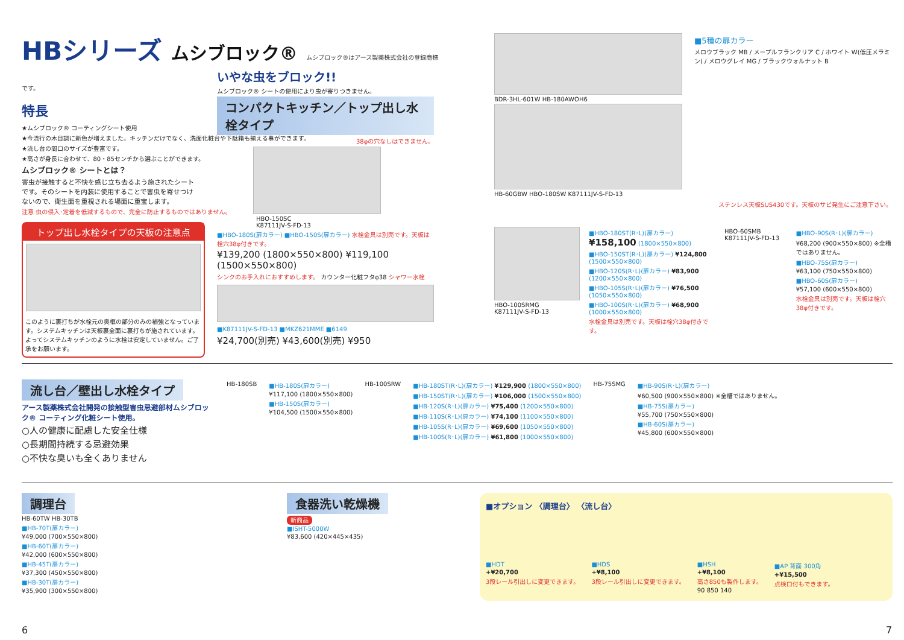HBシリーズ ムシブロック® ムシブロック®はアース製薬株式会社の登録商標です。
特長
★ムシブロック® コーティングシート使用
★今流行の木目調に新色が増えました。キッチンだけでなく、洗面化粧台や下駄箱も揃える事ができます。
★流し台の間口のサイズが豊富です。
★高さが身長に合わせて、80・85センチから選ぶことができます。
ムシブロック® シートとは？
害虫が接触すると不快を感じ立ち去るよう施されたシートです。そのシートを内装に使用することで害虫を寄せつけないので、衛生面を重視される場面に重宝します。
注意 虫の侵入･定着を低減するもので、完全に防止するものではありません。
トップ出し水栓タイプの天板の注意点
このように裏打ちが水栓元の奥框の部分のみの補強となっています。システムキッチンは天板裏全面に裏打ちが施されています。よってシステムキッチンのように水栓は安定していません。ご了承をお願います。
いやな虫をブロック!!
ムシブロック® シートの使用により虫が寄りつきません。
コンパクトキッチン／トップ出し水栓タイプ
38φの穴なしはできません。
HBO-150SC
K87111JV-S-FD-13
■HBO-180S(扉カラー) ■HBO-150S(扉カラー) 水栓金具は別売です。天板は栓穴38φ付きです。
¥139,200 (1800×550×800) ¥119,100 (1500×550×800)
シンクのお手入れにおすすめします。 カウンター化粧フタφ38 シャワー水栓
■K87111JV-S-FD-13 ■MKZ621MME ■6149
¥24,700(別売) ¥43,600(別売) ¥950
BDR-3HL-601W HB-180AWOH6
HB-60GBW HBO-180SW K87111JV-S-FD-13
■5種の扉カラー
メロウブラック MB / メープルフランクリア C / ホワイト W(低圧メラミン) / メロウグレイ MG / ブラックウォルナット B
ステンレス天板SUS430です。天板のサビ発生にご注意下さい。
HBO-100SRMG
K87111JV-S-FD-13
■HBO-180ST(R･L)(扉カラー) ¥158,100 (1800×550×800)
■HBO-150ST(R･L)(扉カラー) ¥124,800 (1500×550×800)
■HBO-120S(R･L)(扉カラー) ¥83,900 (1200×550×800)
■HBO-105S(R･L)(扉カラー) ¥76,500 (1050×550×800)
■HBO-100S(R･L)(扉カラー) ¥68,900 (1000×550×800)
水栓金具は別売です。天板は栓穴38φ付きです。
HBO-60SMB K87111JV-S-FD-13 ■HBO-90S(R･L)(扉カラー)
¥68,200 (900×550×800) ※全槽ではありません。
■HBO-75S(扉カラー)
¥63,100 (750×550×800)
■HBO-60S(扉カラー)
¥57,100 (600×550×800)
水栓金具は別売です。天板は栓穴38φ付きです。
流し台／壁出し水栓タイプ
アース製薬株式会社開発の接触型害虫忌避部材ムシブロック® コーティング化粧シート使用。
○人の健康に配慮した安全仕様
○長期間持続する忌避効果
○不快な臭いも全くありません
HB-180SB ■HB-180S(扉カラー)
¥117,100 (1800×550×800)
■HB-150S(扉カラー)
¥104,500 (1500×550×800)
HB-100SRW ■HB-180ST(R･L)(扉カラー) ¥129,900 (1800×550×800)
■HB-150ST(R･L)(扉カラー) ¥106,000 (1500×550×800)
■HB-120S(R･L)(扉カラー) ¥75,400 (1200×550×800)
■HB-110S(R･L)(扉カラー) ¥74,100 (1100×550×800)
■HB-105S(R･L)(扉カラー) ¥69,600 (1050×550×800)
■HB-100S(R･L)(扉カラー) ¥61,800 (1000×550×800)
HB-75SMG ■HB-90S(R･L)(扉カラー)
¥60,500 (900×550×800) ※全槽ではありません。
■HB-75S(扉カラー)
¥55,700 (750×550×800)
■HB-60S(扉カラー)
¥45,800 (600×550×800)
調理台
HB-60TW HB-30TB
■HB-70T(扉カラー)
¥49,000 (700×550×800)
■HB-60T(扉カラー)
¥42,000 (600×550×800)
■HB-45T(扉カラー)
¥37,300 (450×550×800)
■HB-30T(扉カラー)
¥35,900 (300×550×800)
食器洗い乾燥機
新商品
■ISHT-5000W
¥83,600 (420×445×435)
■オプション 〈調理台〉 〈流し台〉
■HDT
+¥20,700
3段レール引出しに変更できます。
■HDS
+¥8,100
3段レール引出しに変更できます。
■HSH
+¥8,100
高さ850も製作します。
90 850 140
■AP 背面 300角
+¥15,500
点検口付もできます。
6 7